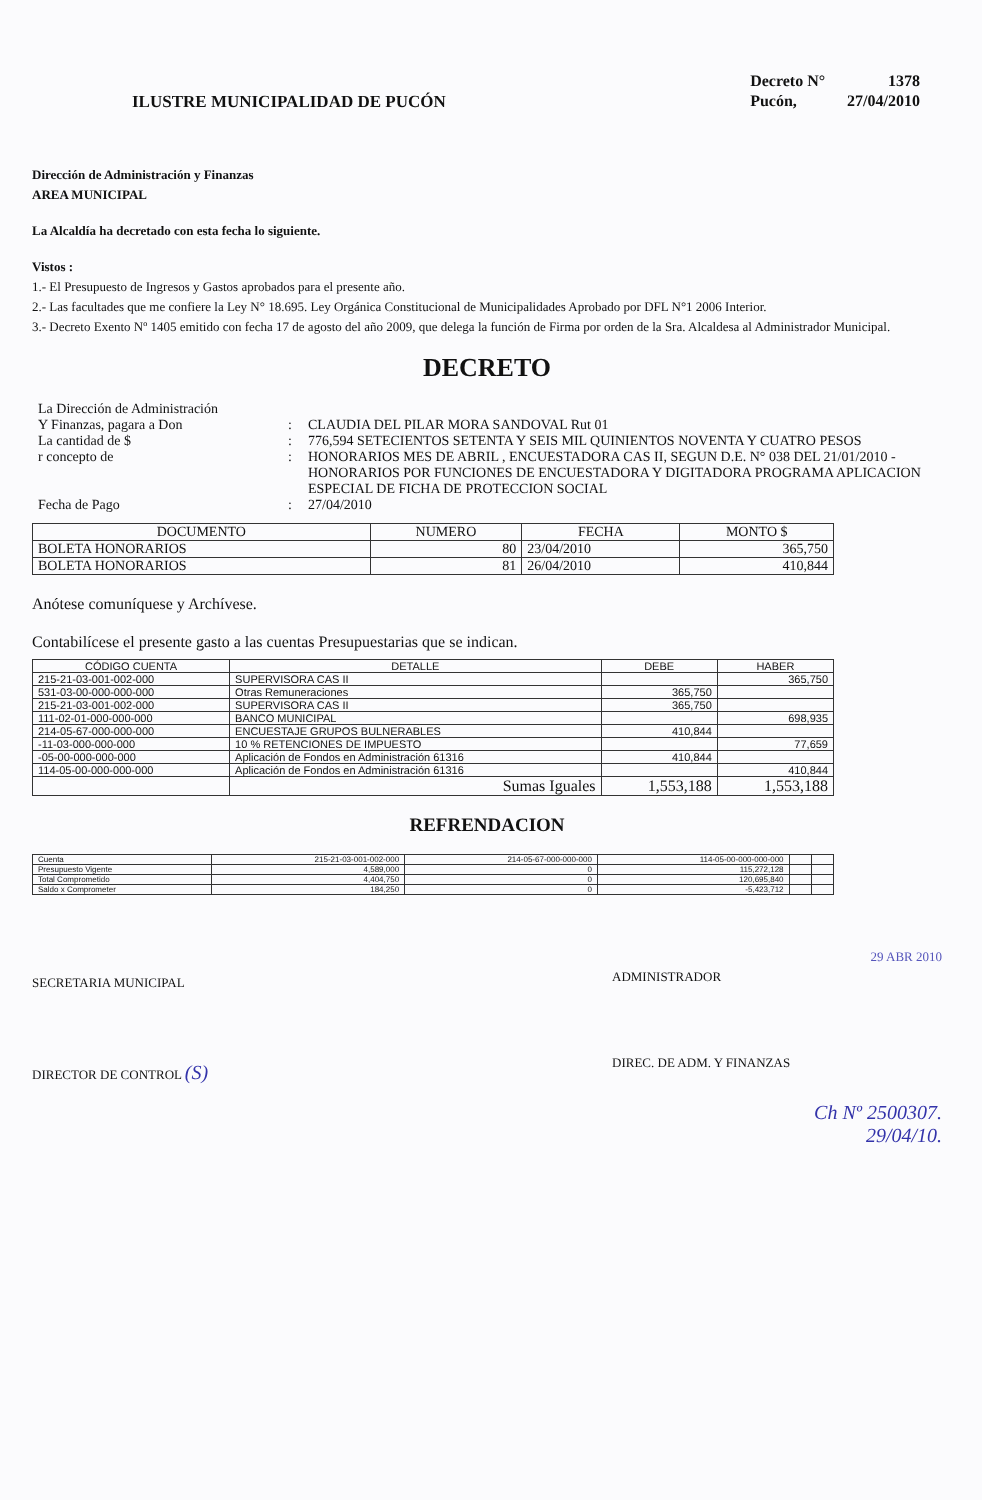ILUSTRE MUNICIPALIDAD DE PUCÓN
| Decreto N° | 1378 |
| Pucón, | 27/04/2010 |
Dirección de Administración y Finanzas
AREA MUNICIPAL
La Alcaldía ha decretado con esta fecha lo siguiente.
Vistos :
1.- El Presupuesto de Ingresos y Gastos aprobados para el presente año.
2.- Las facultades que me confiere la Ley N° 18.695. Ley Orgánica Constitucional de Municipalidades Aprobado por DFL N°1 2006 Interior.
3.- Decreto Exento Nº 1405 emitido con fecha 17 de agosto del año 2009, que delega la función de Firma por orden de la Sra. Alcaldesa al Administrador Municipal.
DECRETO
La Dirección de Administración
Y Finanzas, pagara a Don
:
CLAUDIA DEL PILAR MORA SANDOVAL Rut 01
La cantidad de $
:
776,594 SETECIENTOS SETENTA Y SEIS MIL QUINIENTOS NOVENTA Y CUATRO PESOS
r concepto de
:
HONORARIOS MES DE ABRIL , ENCUESTADORA CAS II, SEGUN D.E. N° 038 DEL 21/01/2010 - HONORARIOS POR FUNCIONES DE ENCUESTADORA Y DIGITADORA PROGRAMA APLICACION ESPECIAL DE FICHA DE PROTECCION SOCIAL
Fecha de Pago
:
27/04/2010
| DOCUMENTO | NUMERO | FECHA | MONTO $ |
| --- | --- | --- | --- |
| BOLETA HONORARIOS | 80 | 23/04/2010 | 365,750 |
| BOLETA HONORARIOS | 81 | 26/04/2010 | 410,844 |
Anótese comuníquese y Archívese.
Contabilícese el presente gasto a las cuentas Presupuestarias que se indican.
| CÓDIGO CUENTA | DETALLE | DEBE | HABER |
| --- | --- | --- | --- |
| 215-21-03-001-002-000 | SUPERVISORA CAS II | | 365,750 |
| 531-03-00-000-000-000 | Otras Remuneraciones | 365,750 | |
| 215-21-03-001-002-000 | SUPERVISORA CAS II | 365,750 | |
| 111-02-01-000-000-000 | BANCO MUNICIPAL | | 698,935 |
| 214-05-67-000-000-000 | ENCUESTAJE GRUPOS BULNERABLES | 410,844 | |
| -11-03-000-000-000 | 10 % RETENCIONES DE IMPUESTO | | 77,659 |
| -05-00-000-000-000 | Aplicación de Fondos en Administración 61316 | 410,844 | |
| 114-05-00-000-000-000 | Aplicación de Fondos en Administración 61316 | | 410,844 |
| | Sumas Iguales | 1,553,188 | 1,553,188 |
REFRENDACION
| Cuenta | 215-21-03-001-002-000 | 214-05-67-000-000-000 | 114-05-00-000-000-000 | | |
| Presupuesto Vigente | 4,589,000 | 0 | 115,272,128 | | |
| Total Comprometido | 4,404,750 | 0 | 120,695,840 | | |
| Saldo x Comprometer | 184,250 | 0 | -5,423,712 | | |
SECRETARIA MUNICIPAL
DIRECTOR DE CONTROL (S)
29 ABR 2010
ADMINISTRADOR
DIREC. DE ADM. Y FINANZAS
Ch Nº 2500307.
29/04/10.